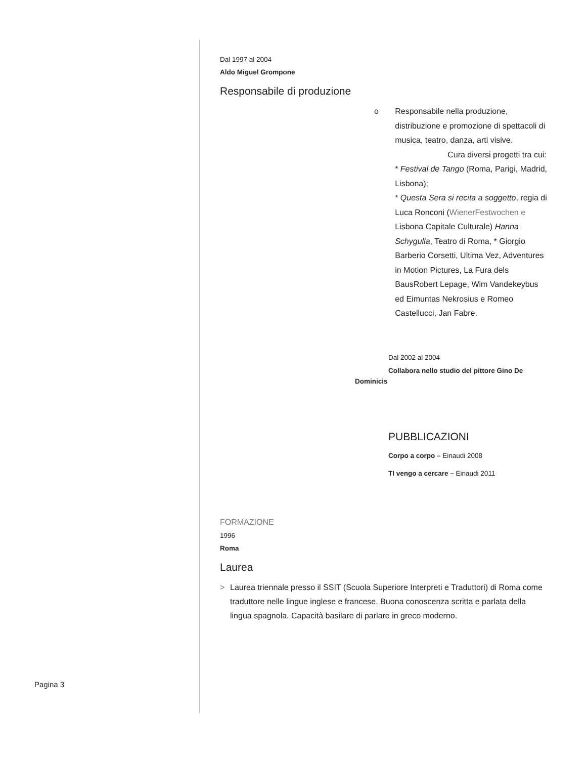Dal 1997 al 2004
Aldo Miguel Grompone
Responsabile di produzione
o Responsabile nella produzione, distribuzione e promozione di spettacoli di musica, teatro, danza, arti visive.
Cura diversi progetti tra cui:
* Festival de Tango (Roma, Parigi, Madrid, Lisbona);
* Questa Sera si recita a soggetto, regia di Luca Ronconi (WienerFestwochen e Lisbona Capitale Culturale) Hanna Schygulla, Teatro di Roma, * Giorgio Barberio Corsetti, Ultima Vez, Adventures in Motion Pictures, La Fura dels BausRobert Lepage, Wim Vandekeybus ed Eimuntas Nekrosius e Romeo Castellucci, Jan Fabre.
Dal 2002 al 2004
Collabora nello studio del pittore Gino De
Dominicis
PUBBLICAZIONI
Corpo a corpo – Einaudi 2008
TI vengo a cercare – Einaudi 2011
FORMAZIONE
1996
Roma
Laurea
> Laurea triennale presso il SSIT (Scuola Superiore Interpreti e Traduttori) di Roma come traduttore nelle lingue inglese e francese. Buona conoscenza scritta e parlata della lingua spagnola. Capacità basilare di parlare in greco moderno.
Pagina 3